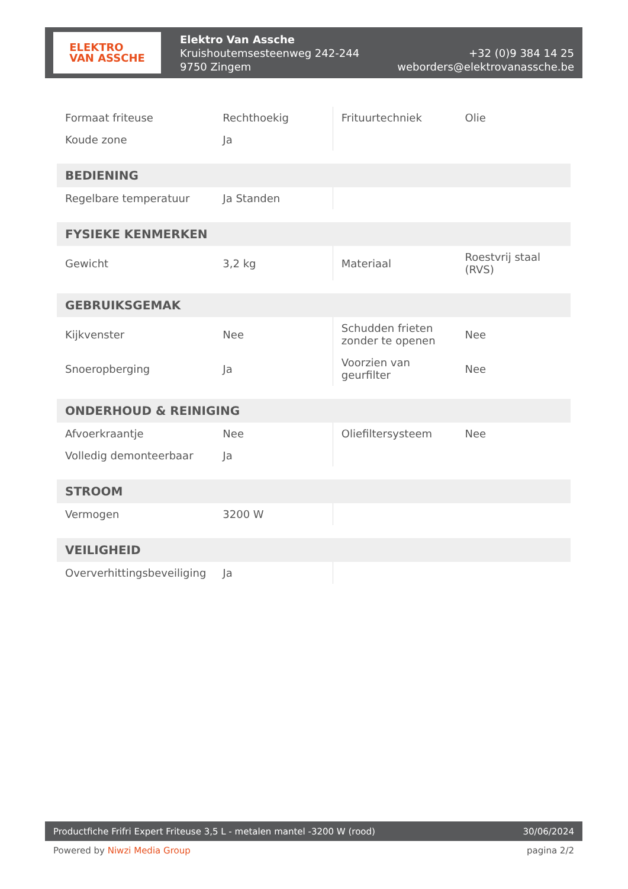ELEKTRO
VAN ASSCHE
Elektro Van Assche
Kruishoutemsesteenweg 242-244
9750 Zingem
+32 (0)9 384 14 25
weborders@elektrovanassche.be
| Formaat friteuse | Rechthoekig | Frituurtechniek | Olie |
| Koude zone | Ja | | |
| BEDIENING | | | |
| Regelbare temperatuur | Ja Standen | | |
| FYSIEKE KENMERKEN | | | |
| Gewicht | 3,2 kg | Materiaal | Roestvrij staal (RVS) |
| GEBRUIKSGEMAK | | | |
| Kijkvenster | Nee | Schudden frieten zonder te openen | Nee |
| Snoeropberging | Ja | Voorzien van geurfilter | Nee |
| ONDERHOUD & REINIGING | | | |
| Afvoerkraantje | Nee | Oliefiltersysteem | Nee |
| Volledig demonteerbaar | Ja | | |
| STROOM | | | |
| Vermogen | 3200 W | | |
| VEILIGHEID | | | |
| Oververhittingsbeveiliging | Ja | | |
Productfiche Frifri Expert Friteuse 3,5 L - metalen mantel -3200 W (rood) 30/06/2024
Powered by Niwzi Media Group pagina 2/2